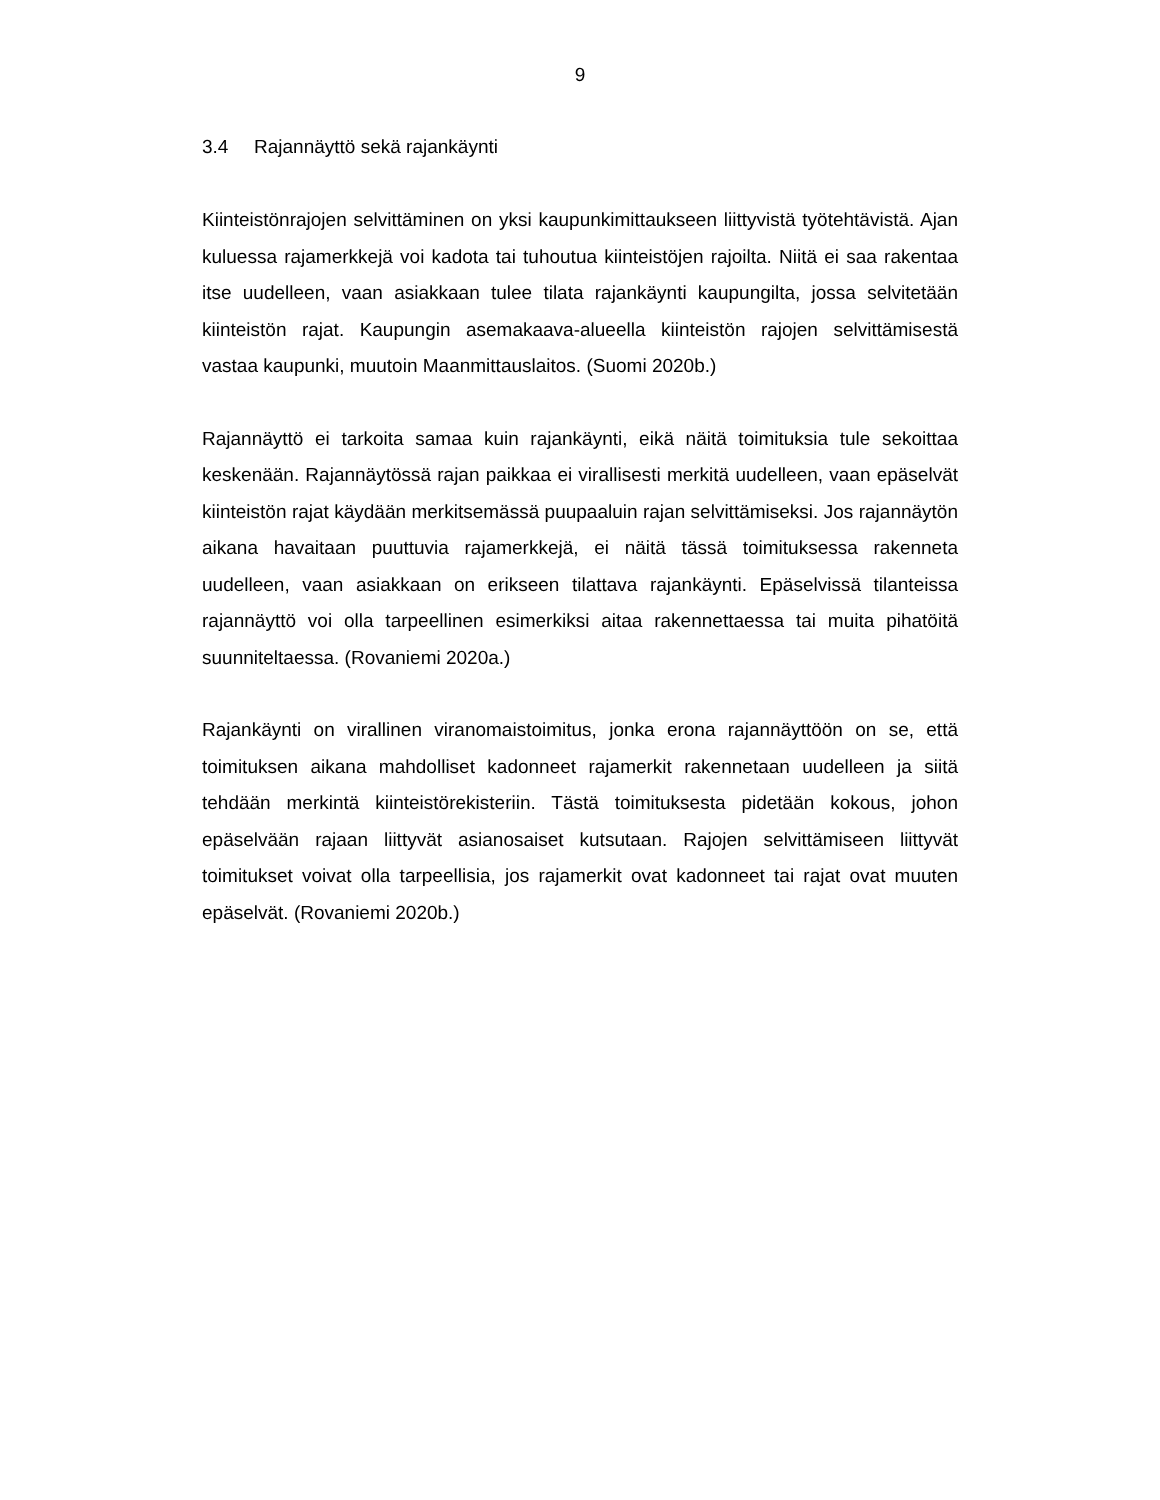9
3.4 Rajannäyttö sekä rajankäynti
Kiinteistönrajojen selvittäminen on yksi kaupunkimittaukseen liittyvistä työtehtävistä. Ajan kuluessa rajamerkkejä voi kadota tai tuhoutua kiinteistöjen rajoilta. Niitä ei saa rakentaa itse uudelleen, vaan asiakkaan tulee tilata rajankäynti kaupungilta, jossa selvitetään kiinteistön rajat. Kaupungin asemakaava-alueella kiinteistön rajojen selvittämisestä vastaa kaupunki, muutoin Maanmittauslaitos. (Suomi 2020b.)
Rajannäyttö ei tarkoita samaa kuin rajankäynti, eikä näitä toimituksia tule sekoittaa keskenään. Rajannäytössä rajan paikkaa ei virallisesti merkitä uudelleen, vaan epäselvät kiinteistön rajat käydään merkitsemässä puupaaluin rajan selvittämiseksi. Jos rajannäytön aikana havaitaan puuttuvia rajamerkkejä, ei näitä tässä toimituksessa rakenneta uudelleen, vaan asiakkaan on erikseen tilattava rajankäynti. Epäselvissä tilanteissa rajannäyttö voi olla tarpeellinen esimerkiksi aitaa rakennettaessa tai muita pihatöitä suunniteltaessa. (Rovaniemi 2020a.)
Rajankäynti on virallinen viranomaistoimitus, jonka erona rajannäyttöön on se, että toimituksen aikana mahdolliset kadonneet rajamerkit rakennetaan uudelleen ja siitä tehdään merkintä kiinteistörekisteriin. Tästä toimituksesta pidetään kokous, johon epäselvään rajaan liittyvät asianosaiset kutsutaan. Rajojen selvittämiseen liittyvät toimitukset voivat olla tarpeellisia, jos rajamerkit ovat kadonneet tai rajat ovat muuten epäselvät. (Rovaniemi 2020b.)